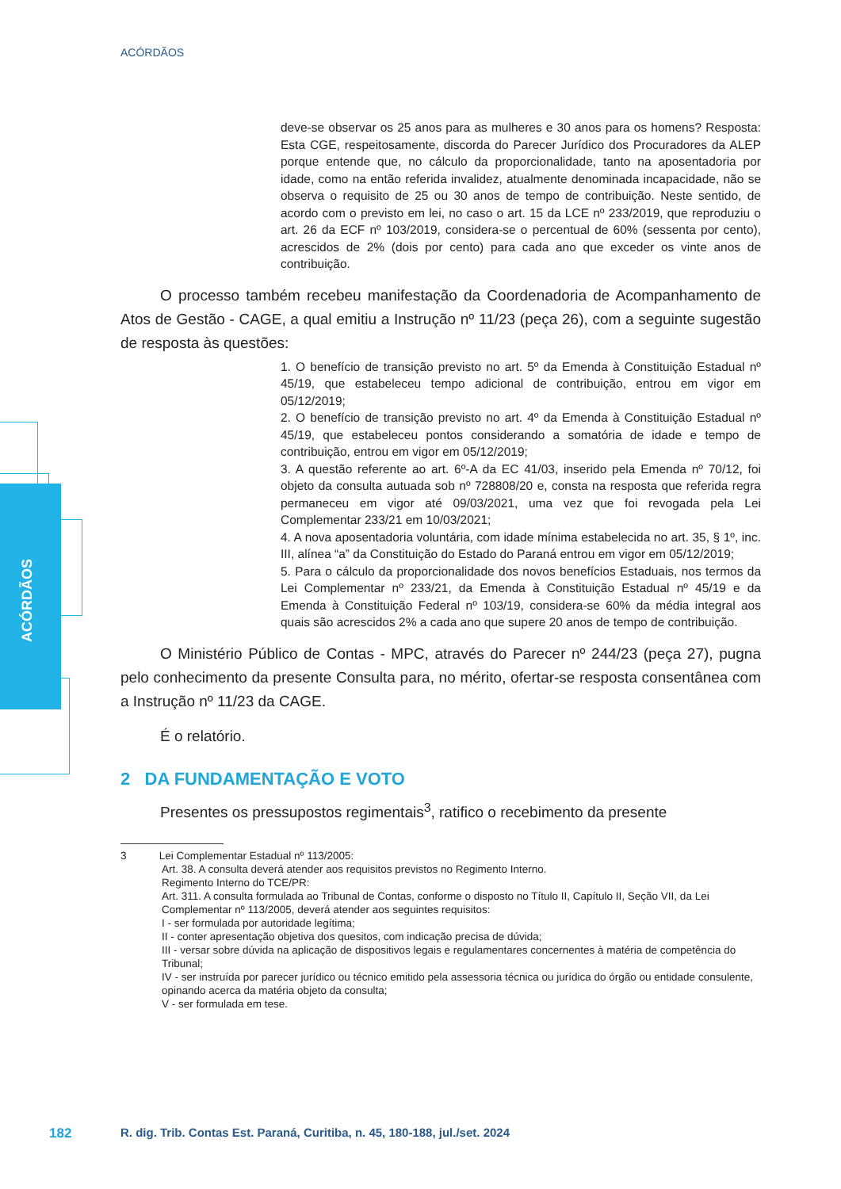ACÓRDÃOS
ACÓRDÃOS
deve-se observar os 25 anos para as mulheres e 30 anos para os homens? Resposta: Esta CGE, respeitosamente, discorda do Parecer Jurídico dos Procuradores da ALEP porque entende que, no cálculo da proporcionalidade, tanto na aposentadoria por idade, como na então referida invalidez, atualmente denominada incapacidade, não se observa o requisito de 25 ou 30 anos de tempo de contribuição. Neste sentido, de acordo com o previsto em lei, no caso o art. 15 da LCE nº 233/2019, que reproduziu o art. 26 da ECF nº 103/2019, considera-se o percentual de 60% (sessenta por cento), acrescidos de 2% (dois por cento) para cada ano que exceder os vinte anos de contribuição.
O processo também recebeu manifestação da Coordenadoria de Acompanhamento de Atos de Gestão - CAGE, a qual emitiu a Instrução nº 11/23 (peça 26), com a seguinte sugestão de resposta às questões:
1. O benefício de transição previsto no art. 5º da Emenda à Constituição Estadual nº 45/19, que estabeleceu tempo adicional de contribuição, entrou em vigor em 05/12/2019;
2. O benefício de transição previsto no art. 4º da Emenda à Constituição Estadual nº 45/19, que estabeleceu pontos considerando a somatória de idade e tempo de contribuição, entrou em vigor em 05/12/2019;
3. A questão referente ao art. 6º-A da EC 41/03, inserido pela Emenda nº 70/12, foi objeto da consulta autuada sob nº 728808/20 e, consta na resposta que referida regra permaneceu em vigor até 09/03/2021, uma vez que foi revogada pela Lei Complementar 233/21 em 10/03/2021;
4. A nova aposentadoria voluntária, com idade mínima estabelecida no art. 35, § 1º, inc. III, alínea “a” da Constituição do Estado do Paraná entrou em vigor em 05/12/2019;
5. Para o cálculo da proporcionalidade dos novos benefícios Estaduais, nos termos da Lei Complementar nº 233/21, da Emenda à Constituição Estadual nº 45/19 e da Emenda à Constituição Federal nº 103/19, considera-se 60% da média integral aos quais são acrescidos 2% a cada ano que supere 20 anos de tempo de contribuição.
O Ministério Público de Contas - MPC, através do Parecer nº 244/23 (peça 27), pugna pelo conhecimento da presente Consulta para, no mérito, ofertar-se resposta consentânea com a Instrução nº 11/23 da CAGE.
É o relatório.
2 DA FUNDAMENTAÇÃO E VOTO
Presentes os pressupostos regimentais<sup>3</sup>, ratifico o recebimento da presente
3 Lei Complementar Estadual nº 113/2005:
Art. 38. A consulta deverá atender aos requisitos previstos no Regimento Interno.
Regimento Interno do TCE/PR:
Art. 311. A consulta formulada ao Tribunal de Contas, conforme o disposto no Título II, Capítulo II, Seção VII, da Lei Complementar nº 113/2005, deverá atender aos seguintes requisitos:
I - ser formulada por autoridade legítima;
II - conter apresentação objetiva dos quesitos, com indicação precisa de dúvida;
III - versar sobre dúvida na aplicação de dispositivos legais e regulamentares concernentes à matéria de competência do Tribunal;
IV - ser instruída por parecer jurídico ou técnico emitido pela assessoria técnica ou jurídica do órgão ou entidade consulente, opinando acerca da matéria objeto da consulta;
V - ser formulada em tese.
182
R. dig. Trib. Contas Est. Paraná, Curitiba, n. 45, 180-188, jul./set. 2024